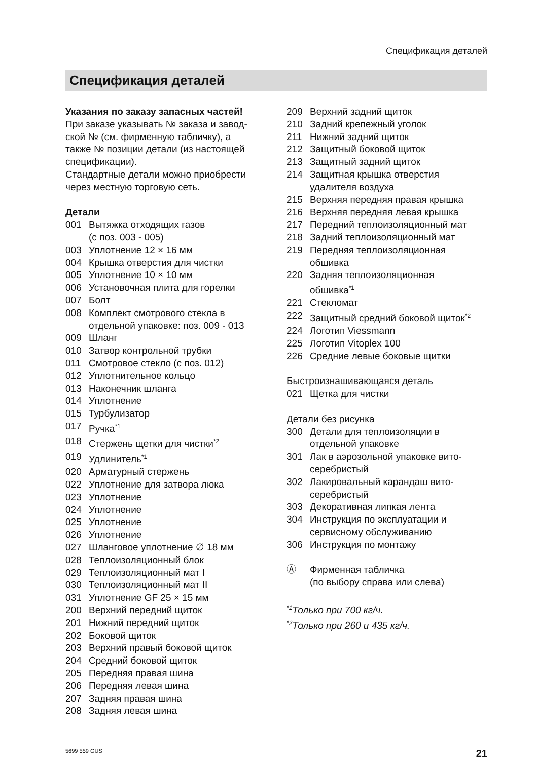Спецификация деталей
Спецификация деталей
Указания по заказу запасных частей!
При заказе указывать № заказа и завод-
ской № (см. фирменную табличку), а
также № позиции детали (из настоящей
спецификации).
Стандартные детали можно приобрести
через местную торговую сеть.
Детали
001 Вытяжка отходящих газов
(с поз. 003 - 005)
003 Уплотнение 12 × 16 мм
004 Крышка отверстия для чистки
005 Уплотнение 10 × 10 мм
006 Установочная плита для горелки
007 Болт
008 Комплект смотрового стекла в
отдельной упаковке: поз. 009 - 013
009 Шланг
010 Затвор контрольной трубки
011 Смотровое стекло (с поз. 012)
012 Уплотнительное кольцо
013 Наконечник шланга
014 Уплотнение
015 Турбулизатор
017 Ручка<sup>*1</sup>
018 Стержень щетки для чистки<sup>*2</sup>
019 Удлинитель<sup>*1</sup>
020 Арматурный стержень
022 Уплотнение для затвора люка
023 Уплотнение
024 Уплотнение
025 Уплотнение
026 Уплотнение
027 Шланговое уплотнение ∅ 18 мм
028 Теплоизоляционный блок
029 Теплоизоляционный мат I
030 Теплоизоляционный мат II
031 Уплотнение GF 25 × 15 мм
200 Верхний передний щиток
201 Нижний передний щиток
202 Боковой щиток
203 Верхний правый боковой щиток
204 Средний боковой щиток
205 Передняя правая шина
206 Передняя левая шина
207 Задняя правая шина
208 Задняя левая шина
209 Верхний задний щиток
210 Задний крепежный уголок
211 Нижний задний щиток
212 Защитный боковой щиток
213 Защитный задний щиток
214 Защитная крышка отверстия
удалителя воздуха
215 Верхняя передняя правая крышка
216 Верхняя передняя левая крышка
217 Передний теплоизоляционный мат
218 Задний теплоизоляционный мат
219 Передняя теплоизоляционная
обшивка
220 Задняя теплоизоляционная
обшивка<sup>*1</sup>
221 Стекломат
222 Защитный средний боковой щиток<sup>*2</sup>
224 Логотип Viessmann
225 Логотип Vitoplex 100
226 Средние левые боковые щитки
Быстроизнашивающаяся деталь
021 Щетка для чистки
Детали без рисунка
300 Детали для теплоизоляции в
отдельной упаковке
301 Лак в аэрозольной упаковке вито-
серебристый
302 Лакировальный карандаш вито-
серебристый
303 Декоративная липкая лента
304 Инструкция по эксплуатации и
сервисному обслуживанию
306 Инструкция по монтажу
Ⓐ Фирменная табличка
(по выбору справа или слева)
<sup>*1</sup>Только при 700 кг/ч.
<sup>*2</sup>Только при 260 и 435 кг/ч.
5699 559 GUS 21